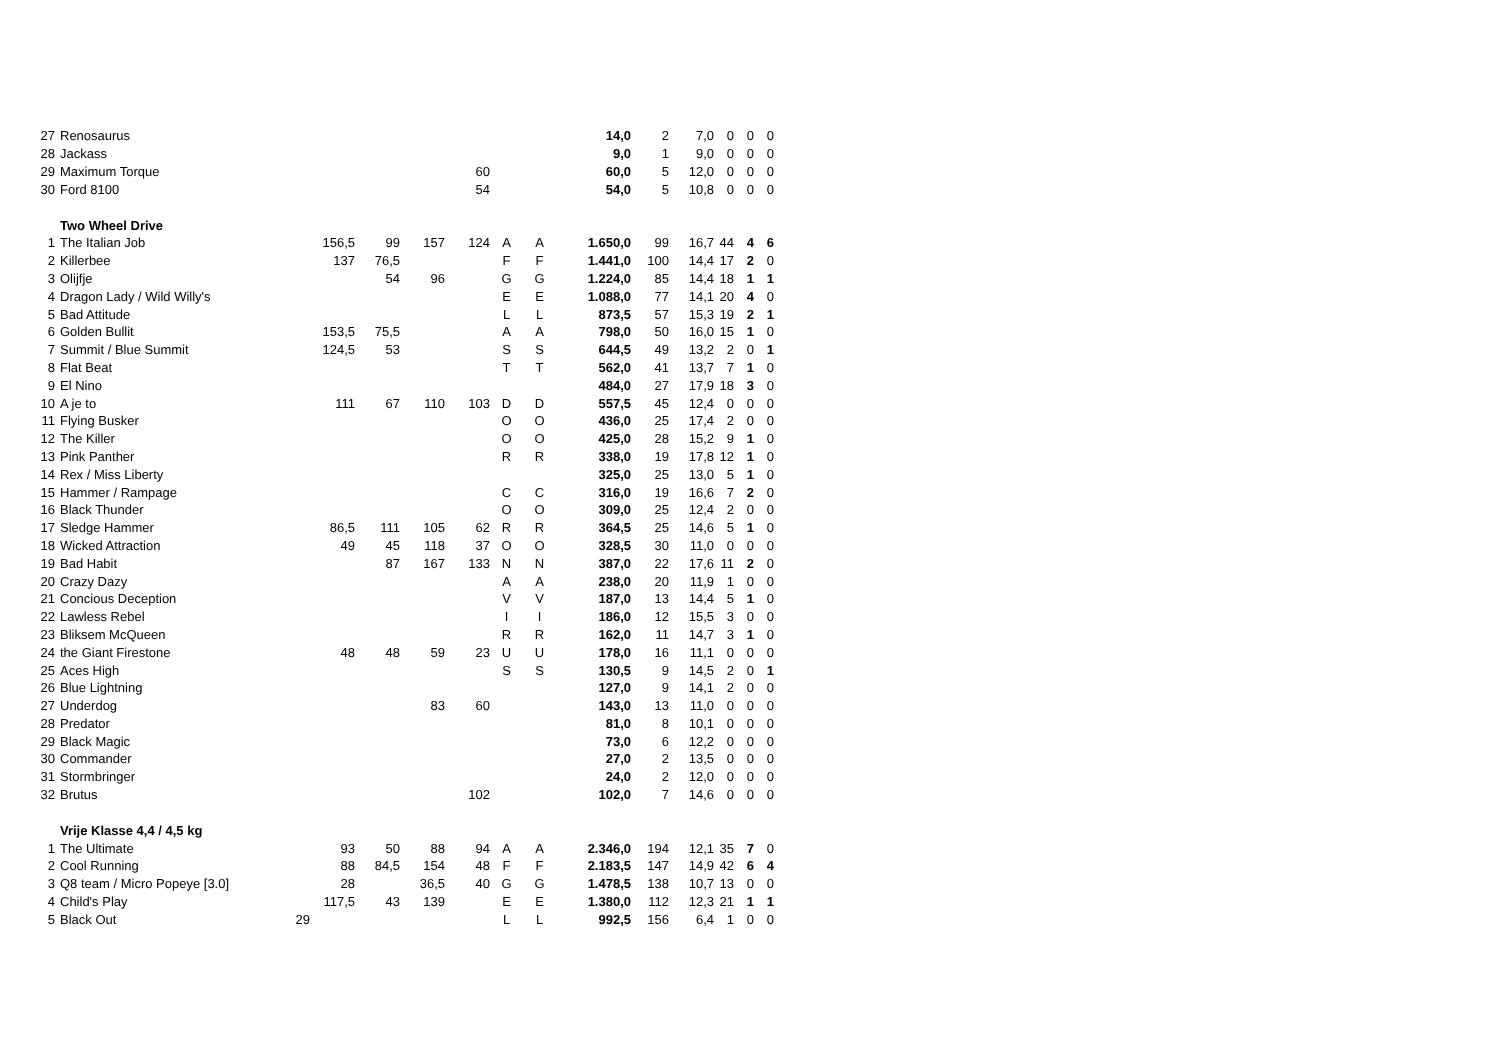| 27 | Renosaurus | | | | | | | 14,0 | 2 | 7,0 | 0 | 0 | 0 |
| 28 | Jackass | | | | | | | 9,0 | 1 | 9,0 | 0 | 0 | 0 |
| 29 | Maximum Torque | | | | 60 | | | 60,0 | 5 | 12,0 | 0 | 0 | 0 |
| 30 | Ford 8100 | | | | 54 | | | 54,0 | 5 | 10,8 | 0 | 0 | 0 |
| | Two Wheel Drive | | | | | | | | | | | | |
| 1 | The Italian Job | 156,5 | 99 | 157 | 124 | A | A | 1.650,0 | 99 | 16,7 | 44 | 4 | 6 |
| 2 | Killerbee | 137 | 76,5 | | | F | F | 1.441,0 | 100 | 14,4 | 17 | 2 | 0 |
| 3 | Olijfje | | 54 | 96 | | G | G | 1.224,0 | 85 | 14,4 | 18 | 1 | 1 |
| 4 | Dragon Lady / Wild Willy's | | | | | E | E | 1.088,0 | 77 | 14,1 | 20 | 4 | 0 |
| 5 | Bad Attitude | | | | | L | L | 873,5 | 57 | 15,3 | 19 | 2 | 1 |
| 6 | Golden Bullit | 153,5 | 75,5 | | | A | A | 798,0 | 50 | 16,0 | 15 | 1 | 0 |
| 7 | Summit / Blue Summit | 124,5 | 53 | | | S | S | 644,5 | 49 | 13,2 | 2 | 0 | 1 |
| 8 | Flat Beat | | | | | T | T | 562,0 | 41 | 13,7 | 7 | 1 | 0 |
| 9 | El Nino | | | | | | | 484,0 | 27 | 17,9 | 18 | 3 | 0 |
| 10 | A je to | 111 | 67 | 110 | 103 | D | D | 557,5 | 45 | 12,4 | 0 | 0 | 0 |
| 11 | Flying Busker | | | | | O | O | 436,0 | 25 | 17,4 | 2 | 0 | 0 |
| 12 | The Killer | | | | | O | O | 425,0 | 28 | 15,2 | 9 | 1 | 0 |
| 13 | Pink Panther | | | | | R | R | 338,0 | 19 | 17,8 | 12 | 1 | 0 |
| 14 | Rex / Miss Liberty | | | | | | | 325,0 | 25 | 13,0 | 5 | 1 | 0 |
| 15 | Hammer / Rampage | | | | | C | C | 316,0 | 19 | 16,6 | 7 | 2 | 0 |
| 16 | Black Thunder | | | | | O | O | 309,0 | 25 | 12,4 | 2 | 0 | 0 |
| 17 | Sledge Hammer | 86,5 | 111 | 105 | 62 | R | R | 364,5 | 25 | 14,6 | 5 | 1 | 0 |
| 18 | Wicked Attraction | 49 | 45 | 118 | 37 | O | O | 328,5 | 30 | 11,0 | 0 | 0 | 0 |
| 19 | Bad Habit | | 87 | 167 | 133 | N | N | 387,0 | 22 | 17,6 | 11 | 2 | 0 |
| 20 | Crazy Dazy | | | | | A | A | 238,0 | 20 | 11,9 | 1 | 0 | 0 |
| 21 | Concious Deception | | | | | V | V | 187,0 | 13 | 14,4 | 5 | 1 | 0 |
| 22 | Lawless Rebel | | | | | I | I | 186,0 | 12 | 15,5 | 3 | 0 | 0 |
| 23 | Bliksem McQueen | | | | | R | R | 162,0 | 11 | 14,7 | 3 | 1 | 0 |
| 24 | the Giant Firestone | 48 | 48 | 59 | 23 | U | U | 178,0 | 16 | 11,1 | 0 | 0 | 0 |
| 25 | Aces High | | | | | S | S | 130,5 | 9 | 14,5 | 2 | 0 | 1 |
| 26 | Blue Lightning | | | | | | | 127,0 | 9 | 14,1 | 2 | 0 | 0 |
| 27 | Underdog | | | 83 | 60 | | | 143,0 | 13 | 11,0 | 0 | 0 | 0 |
| 28 | Predator | | | | | | | 81,0 | 8 | 10,1 | 0 | 0 | 0 |
| 29 | Black Magic | | | | | | | 73,0 | 6 | 12,2 | 0 | 0 | 0 |
| 30 | Commander | | | | | | | 27,0 | 2 | 13,5 | 0 | 0 | 0 |
| 31 | Stormbringer | | | | | | | 24,0 | 2 | 12,0 | 0 | 0 | 0 |
| 32 | Brutus | | | | 102 | | | 102,0 | 7 | 14,6 | 0 | 0 | 0 |
| | Vrije Klasse 4,4 / 4,5 kg | | | | | | | | | | | | |
| 1 | The Ultimate | 93 | 50 | 88 | 94 | A | A | 2.346,0 | 194 | 12,1 | 35 | 7 | 0 |
| 2 | Cool Running | 88 | 84,5 | 154 | 48 | F | F | 2.183,5 | 147 | 14,9 | 42 | 6 | 4 |
| 3 | Q8 team / Micro Popeye [3.0] | 28 | | 36,5 | 40 | G | G | 1.478,5 | 138 | 10,7 | 13 | 0 | 0 |
| 4 | Child's Play | 117,5 | 43 | 139 | | E | E | 1.380,0 | 112 | 12,3 | 21 | 1 | 1 |
| 5 | Black Out 29 | | | | | L | L | 992,5 | 156 | 6,4 | 1 | 0 | 0 |